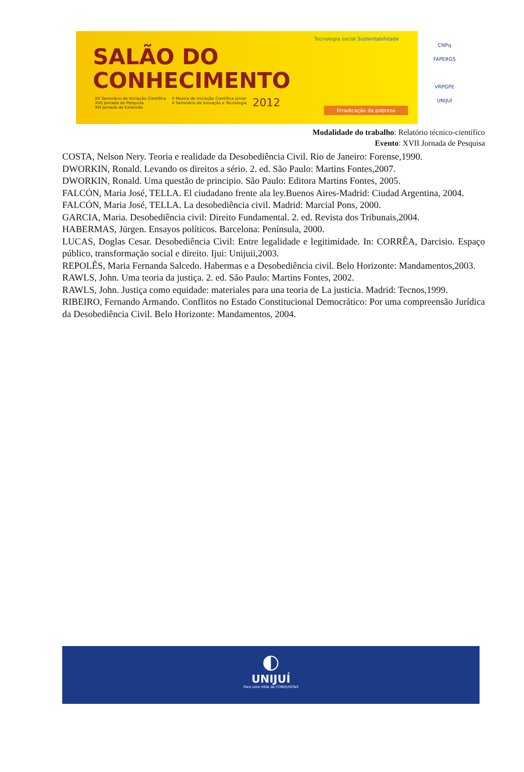SALÃO DO
CONHECIMENTO
XX Seminário de Iniciação Científica
XVII Jornada de Pesquisa
XIII Jornada de Extensão
II Mostra de Iniciação Científica Júnior
II Seminário de Inovação e Tecnologia
2012
Tecnologia social Sustentabilidade
Erradicação da pobreza
CNPq
FAPERGS
VRPGPE
UNIJUÍ
Modalidade do trabalho: Relatório técnico-científico
Evento: XVII Jornada de Pesquisa
COSTA, Nelson Nery. Teoria e realidade da Desobediência Civil. Rio de Janeiro: Forense,1990.
DWORKIN, Ronald. Levando os direitos a sério. 2. ed. São Paulo: Martins Fontes,2007.
DWORKIN, Ronald. Uma questão de principio. São Paulo: Editora Martins Fontes, 2005.
FALCÓN, Maria José, TELLA. El ciudadano frente ala ley.Buenos Aires-Madrid: Ciudad Argentina, 2004.
FALCÓN, Maria José, TELLA. La desobediência civil. Madrid: Marcial Pons, 2000.
GARCIA, Maria. Desobediência civil: Direito Fundamental. 2. ed. Revista dos Tribunais,2004.
HABERMAS, Jürgen. Ensayos políticos. Barcelona: Península, 2000.
LUCAS, Doglas Cesar. Desobediência Civil: Entre legalidade e legitimidade. In: CORRÊA, Darcisio. Espaço público, transformação social e direito. Ijui: Unijuii,2003.
REPOLÊS, Maria Fernanda Salcedo. Habermas e a Desobediência civil. Belo Horizonte: Mandamentos,2003.
RAWLS, John. Uma teoria da justiça. 2. ed. São Paulo: Martins Fontes, 2002.
RAWLS, John. Justiça como equidade: materiales para una teoria de La justicia. Madrid: Tecnos,1999.
RIBEIRO, Fernando Armando. Conflitos no Estado Constitucional Democrático: Por uma compreensão Jurídica da Desobediência Civil. Belo Horizonte: Mandamentos, 2004.
◐
UNIJUÍ
Para uma VIDA de CONQUISTAS